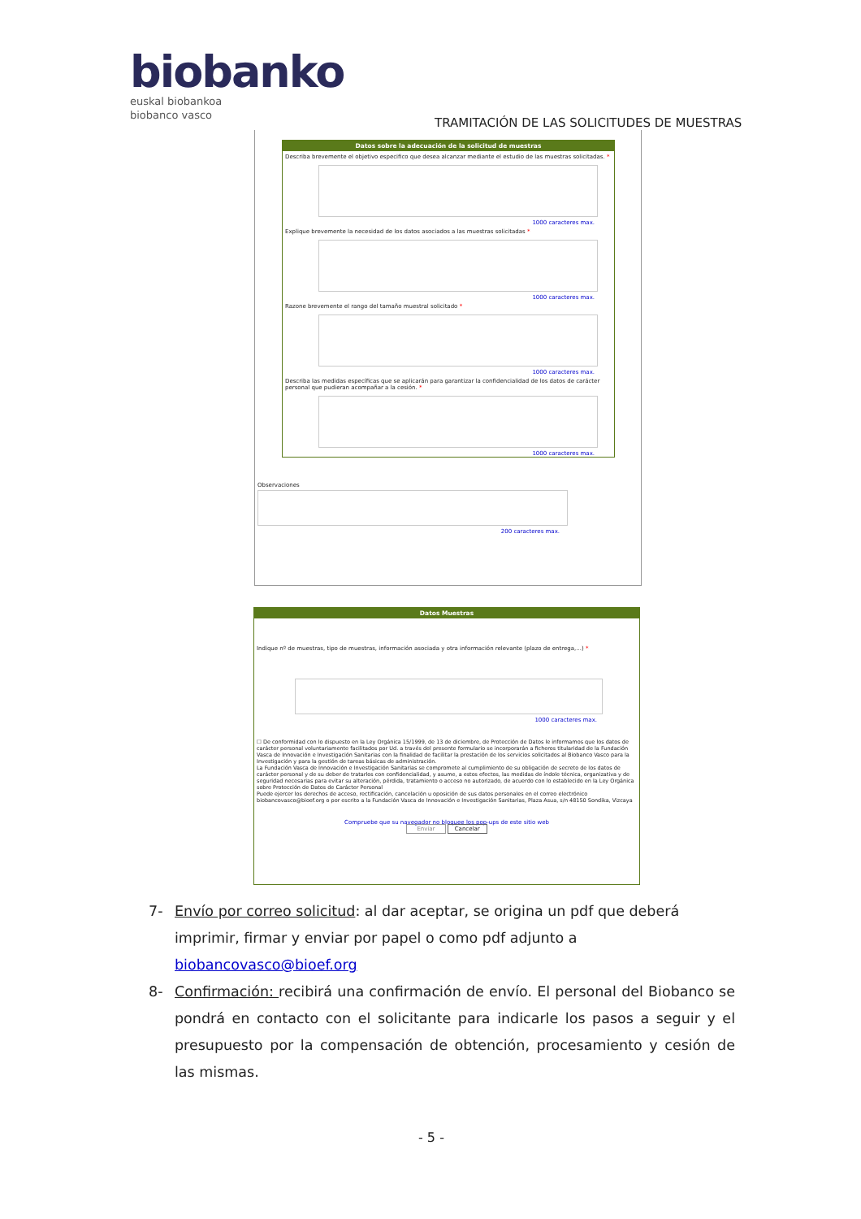biobanko
euskal biobankoa
biobanco vasco
TRAMITACIÓN DE LAS SOLICITUDES DE MUESTRAS
Datos sobre la adecuación de la solicitud de muestras
Describa brevemente el objetivo especifico que desea alcanzar mediante el estudio de las muestras solicitadas. *
1000 caracteres max.
Explique brevemente la necesidad de los datos asociados a las muestras solicitadas *
1000 caracteres max.
Razone brevemente el rango del tamaño muestral solicitado *
1000 caracteres max.
Describa las medidas específicas que se aplicarán para garantizar la confidencialidad de los datos de carácter personal que pudieran acompañar a la cesión. *
1000 caracteres max.
Observaciones
200 caracteres max.
Datos Muestras
Indique nº de muestras, tipo de muestras, información asociada y otra información relevante (plazo de entrega,...) *
1000 caracteres max.
☐ De conformidad con lo dispuesto en la Ley Orgánica 15/1999, de 13 de diciembre, de Protección de Datos le informamos que los datos de carácter personal voluntariamente facilitados por Ud. a través del presente formulario se incorporarán a ficheros titularidad de la Fundación Vasca de Innovación e Investigación Sanitarias con la finalidad de facilitar la prestación de los servicios solicitados al Biobanco Vasco para la Investigación y para la gestión de tareas básicas de administración.
La Fundación Vasca de Innovación e Investigación Sanitarias se compromete al cumplimiento de su obligación de secreto de los datos de carácter personal y de su deber de tratarlos con confidencialidad, y asume, a estos efectos, las medidas de índole técnica, organizativa y de seguridad necesarias para evitar su alteración, pérdida, tratamiento o acceso no autorizado, de acuerdo con lo establecido en la Ley Orgánica sobre Protección de Datos de Carácter Personal
Puede ejercer los derechos de acceso, rectificación, cancelación u oposición de sus datos personales en el correo electrónico biobancovasco@bioef.org o por escrito a la Fundación Vasca de Innovación e Investigación Sanitarias, Plaza Asua, s/n 48150 Sondika, Vizcaya
Compruebe que su navegador no bloquee los pop-ups de este sitio web
Enviar Cancelar
7- Envío por correo solicitud: al dar aceptar, se origina un pdf que deberá imprimir, firmar y enviar por papel o como pdf adjunto a biobancovasco@bioef.org
8- Confirmación: recibirá una confirmación de envío. El personal del Biobanco se pondrá en contacto con el solicitante para indicarle los pasos a seguir y el presupuesto por la compensación de obtención, procesamiento y cesión de las mismas.
- 5 -